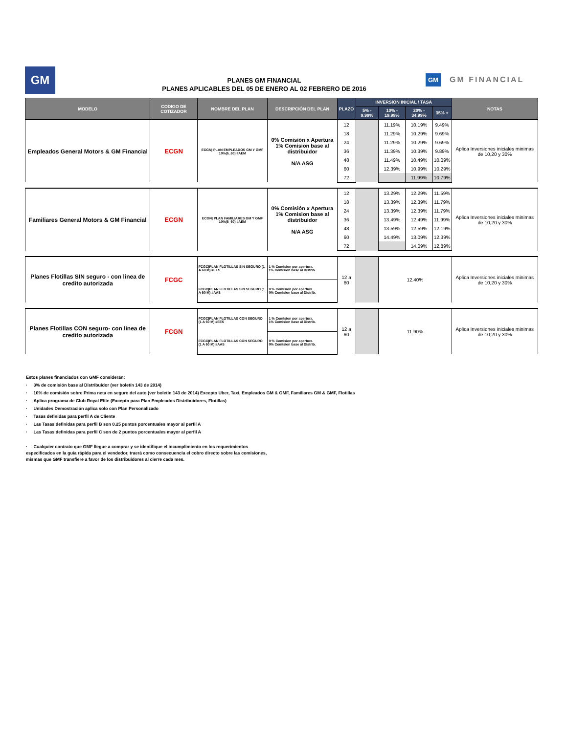GM
PLANES GM FINANCIAL
PLANES APLICABLES DEL 05 DE ENERO AL 02 FEBRERO DE 2016
GM GM FINANCIAL
| MODELO | CODIGO DE COTIZADOR | NOMBRE DEL PLAN | DESCRIPCIÓN DEL PLAN | PLAZO | INVERSIÓN INICIAL / TASA | | | | NOTAS |
| --- | --- | --- | --- | --- | --- | --- | --- | --- | --- |
| | | | | | 5% - 9.99% | 10% - 19.99% | 20% - 34.99% | 35% + | |
| Empleados General Motors & GM Financial | ECGN | ECGN/ PLAN EMPLEADOS GM Y GMF 10%(6_60) #AEM | 0% Comisión x Apertura 1% Comision base al distribuidor N/A ASG | 12 | | 11.19% | 10.19% | 9.49% | Aplica Inversiones iniciales minimas de 10,20 y 30% |
| | | | | 18 | | 11.29% | 10.29% | 9.69% | |
| | | | | 24 | | 11.29% | 10.29% | 9.69% | |
| | | | | 36 | | 11.39% | 10.39% | 9.89% | |
| | | | | 48 | | 11.49% | 10.49% | 10.09% | |
| | | | | 60 | | 12.39% | 10.99% | 10.29% | |
| | | | | 72 | | | 11.99% | 10.79% | |
| Familiares General Motors & GM Financial | ECGN | ECGN/ PLAN FAMILIARES GM Y GMF 10%(6_60) #AEM | 0% Comisión x Apertura 1% Comision base al distribuidor N/A ASG | 12 | | 13.29% | 12.29% | 11.59% | Aplica Inversiones iniciales minimas de 10,20 y 30% |
| | | | | 18 | | 13.39% | 12.39% | 11.79% | |
| | | | | 24 | | 13.39% | 12.39% | 11.79% | |
| | | | | 36 | | 13.49% | 12.49% | 11.99% | |
| | | | | 48 | | 13.59% | 12.59% | 12.19% | |
| | | | | 60 | | 14.49% | 13.09% | 12.39% | |
| | | | | 72 | | | 14.09% | 12.89% | |
| Planes Flotillas SIN seguro - con linea de credito autorizada | FCGC | FCGC/PLAN FLOTILLAS SIN SEGURO (1 A 60 M) #EES | 1 % Comision por apertura. 1% Comision base al Distrib. | 12 a 60 | | 12.40% | | | Aplica Inversiones iniciales minimas de 10,20 y 30% |
| | | FCGC/PLAN FLOTILLAS SIN SEGURO (1 A 60 M) #AAS | 0 % Comision por apertura. 0% Comision base al Distrib. | | | | | | |
| Planes Flotillas CON seguro- con linea de credito autorizada | FCGN | FCGC/PLAN FLOTILLAS CON SEGURO (1 A 60 M) #EES | 1 % Comision por apertura. 1% Comision base al Distrib. | 12 a 60 | | 11.90% | | | Aplica Inversiones iniciales minimas de 10,20 y 30% |
| | | FCGC/PLAN FLOTILLAS CON SEGURO (1 A 60 M) #AAS | 0 % Comision por apertura. 0% Comision base al Distrib. | | | | | | |
Estos planes financiados con GMF consideran:
· 3% de comisión base al Distribuidor (ver boletín 143 de 2014)
· 10% de comisión sobre Prima neta en seguro del auto (ver boletín 143 de 2014) Excepto Uber, Taxi, Empleados GM & GMF, Familiares GM & GMF, Flotillas
· Aplica programa de Club Royal Elite (Excepto para Plan Empleados Distribuidores, Flotillas)
· Unidades Demostración aplica solo con Plan Personalizado
· Tasas definidas para perfil A de Cliente
· Las Tasas definidas para perfil B son 0.25 puntos porcentuales mayor al perfil A
· Las Tasas definidas para perfil C son de 2 puntos porcentuales mayor al perfil A
· Cualquier contrato que GMF llegue a comprar y se identifique el incumplimiento en los requerimientos
especificados en la guía rápida para el vendedor, traerá como consecuencia el cobro directo sobre las comisiones,
mismas que GMF transfiere a favor de los distribuidores al cierre cada mes.